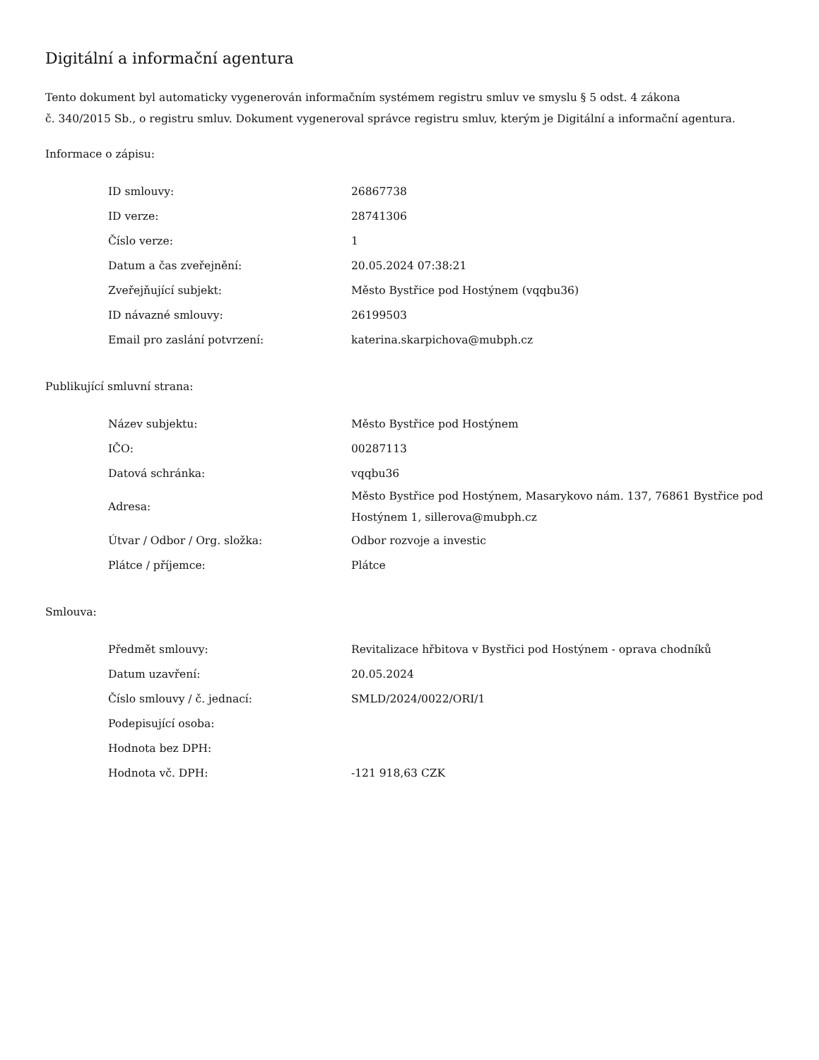Digitální a informační agentura
Tento dokument byl automaticky vygenerován informačním systémem registru smluv ve smyslu § 5 odst. 4 zákona
č. 340/2015 Sb., o registru smluv. Dokument vygeneroval správce registru smluv, kterým je Digitální a informační agentura.
Informace o zápisu:
| ID smlouvy: | 26867738 |
| ID verze: | 28741306 |
| Číslo verze: | 1 |
| Datum a čas zveřejnění: | 20.05.2024 07:38:21 |
| Zveřejňující subjekt: | Město Bystřice pod Hostýnem (vqqbu36) |
| ID návazné smlouvy: | 26199503 |
| Email pro zaslání potvrzení: | katerina.skarpichova@mubph.cz |
Publikující smluvní strana:
| Název subjektu: | Město Bystřice pod Hostýnem |
| IČO: | 00287113 |
| Datová schránka: | vqqbu36 |
| Adresa: | Město Bystřice pod Hostýnem, Masarykovo nám. 137, 76861 Bystřice pod Hostýnem 1, sillerova@mubph.cz |
| Útvar / Odbor / Org. složka: | Odbor rozvoje a investic |
| Plátce / příjemce: | Plátce |
Smlouva:
| Předmět smlouvy: | Revitalizace hřbitova v Bystřici pod Hostýnem - oprava chodníků |
| Datum uzavření: | 20.05.2024 |
| Číslo smlouvy / č. jednací: | SMLD/2024/0022/ORI/1 |
| Podepisující osoba: | |
| Hodnota bez DPH: | |
| Hodnota vč. DPH: | -121 918,63 CZK |